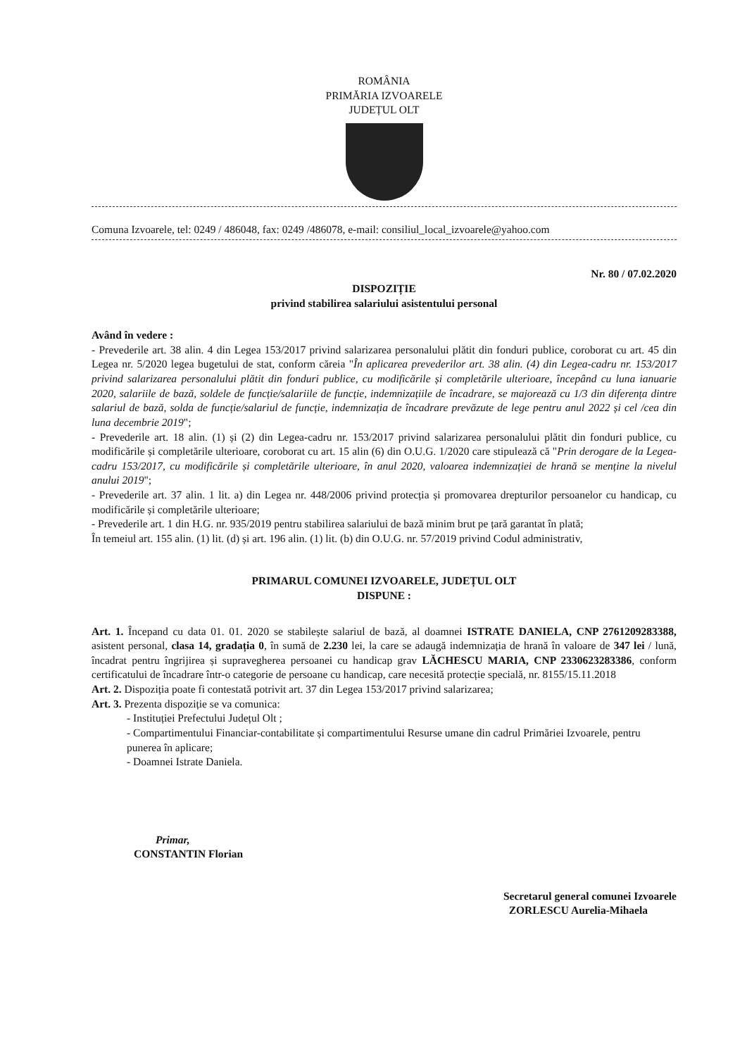ROMÂNIA
PRIMĂRIA IZVOARELE
JUDEȚUL OLT
Comuna Izvoarele, tel: 0249 / 486048, fax: 0249 /486078, e-mail: consiliul_local_izvoarele@yahoo.com
Nr. 80 / 07.02.2020
DISPOZIȚIE
privind stabilirea salariului asistentului personal
Având în vedere :
- Prevederile art. 38 alin. 4 din Legea 153/2017 privind salarizarea personalului plătit din fonduri publice, coroborat cu art. 45 din Legea nr. 5/2020 legea bugetului de stat, conform căreia "În aplicarea prevederilor art. 38 alin. (4) din Legea-cadru nr. 153/2017 privind salarizarea personalului plătit din fonduri publice, cu modificările și completările ulterioare, începând cu luna ianuarie 2020, salariile de bază, soldele de funcție/salariile de funcție, indemnizațiile de încadrare, se majorează cu 1/3 din diferența dintre salariul de bază, solda de funcție/salariul de funcție, indemnizația de încadrare prevăzute de lege pentru anul 2022 și cel /cea din luna decembrie 2019";
- Prevederile art. 18 alin. (1) și (2) din Legea-cadru nr. 153/2017 privind salarizarea personalului plătit din fonduri publice, cu modificările și completările ulterioare, coroborat cu art. 15 alin (6) din O.U.G. 1/2020 care stipulează că "Prin derogare de la Legea-cadru 153/2017, cu modificările și completările ulterioare, în anul 2020, valoarea indemnizației de hrană se menține la nivelul anului 2019";
- Prevederile art. 37 alin. 1 lit. a) din Legea nr. 448/2006 privind protecția și promovarea drepturilor persoanelor cu handicap, cu modificările și completările ulterioare;
- Prevederile art. 1 din H.G. nr. 935/2019 pentru stabilirea salariului de bază minim brut pe țară garantat în plată;
În temeiul art. 155 alin. (1) lit. (d) și art. 196 alin. (1) lit. (b) din O.U.G. nr. 57/2019 privind Codul administrativ,
PRIMARUL COMUNEI IZVOARELE, JUDEȚUL OLT
DISPUNE :
Art. 1. Începand cu data 01. 01. 2020 se stabilește salariul de bază, al doamnei ISTRATE DANIELA, CNP 2761209283388, asistent personal, clasa 14, gradația 0, în sumă de 2.230 lei, la care se adaugă indemnizația de hrană în valoare de 347 lei / lună, încadrat pentru îngrijirea și supravegherea persoanei cu handicap grav LĂCHESCU MARIA, CNP 2330623283386, conform certificatului de încadrare într-o categorie de persoane cu handicap, care necesită protecție specială, nr. 8155/15.11.2018
Art. 2. Dispoziția poate fi contestată potrivit art. 37 din Legea 153/2017 privind salarizarea;
Art. 3. Prezenta dispoziție se va comunica:
- Instituției Prefectului Județul Olt ;
- Compartimentului Financiar-contabilitate și compartimentului Resurse umane din cadrul Primăriei Izvoarele, pentru punerea în aplicare;
- Doamnei Istrate Daniela.
Primar,
CONSTANTIN Florian
Secretarul general comunei Izvoarele
ZORLESCU Aurelia-Mihaela